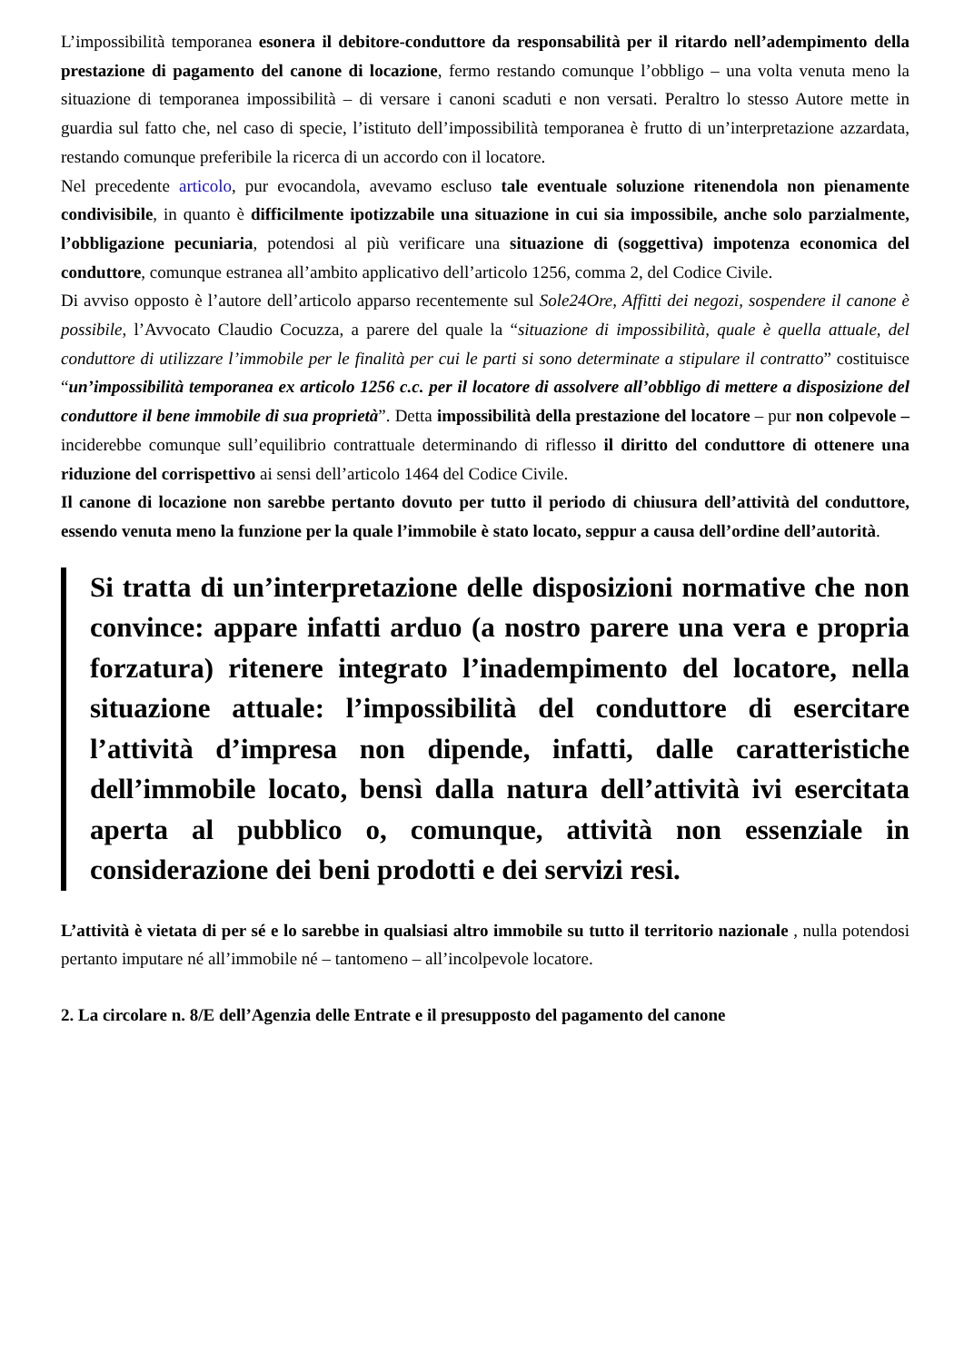L’impossibilità temporanea esonera il debitore-conduttore da responsabilità per il ritardo nell’adempimento della prestazione di pagamento del canone di locazione, fermo restando comunque l’obbligo – una volta venuta meno la situazione di temporanea impossibilità – di versare i canoni scaduti e non versati. Peraltro lo stesso Autore mette in guardia sul fatto che, nel caso di specie, l’istituto dell’impossibilità temporanea è frutto di un’interpretazione azzardata, restando comunque preferibile la ricerca di un accordo con il locatore.
Nel precedente articolo, pur evocandola, avevamo escluso tale eventuale soluzione ritenendola non pienamente condivisibile, in quanto è difficilmente ipotizzabile una situazione in cui sia impossibile, anche solo parzialmente, l’obbligazione pecuniaria, potendosi al più verificare una situazione di (soggettiva) impotenza economica del conduttore, comunque estranea all’ambito applicativo dell’articolo 1256, comma 2, del Codice Civile.
Di avviso opposto è l’autore dell’articolo apparso recentemente sul Sole24Ore, Affitti dei negozi, sospendere il canone è possibile, l’Avvocato Claudio Cocuzza, a parere del quale la “situazione di impossibilità, quale è quella attuale, del conduttore di utilizzare l’immobile per le finalità per cui le parti si sono determinate a stipulare il contratto” costituisce “un’impossibilità temporanea ex articolo 1256 c.c. per il locatore di assolvere all’obbligo di mettere a disposizione del conduttore il bene immobile di sua proprietà”. Detta impossibilità della prestazione del locatore – pur non colpevole – inciderebbe comunque sull’equilibrio contrattuale determinando di riflesso il diritto del conduttore di ottenere una riduzione del corrispettivo ai sensi dell’articolo 1464 del Codice Civile.
Il canone di locazione non sarebbe pertanto dovuto per tutto il periodo di chiusura dell’attività del conduttore, essendo venuta meno la funzione per la quale l’immobile è stato locato, seppur a causa dell’ordine dell’autorità.
Si tratta di un’interpretazione delle disposizioni normative che non convince: appare infatti arduo (a nostro parere una vera e propria forzatura) ritenere integrato l’inadempimento del locatore, nella situazione attuale: l’impossibilità del conduttore di esercitare l’attività d’impresa non dipende, infatti, dalle caratteristiche dell’immobile locato, bensì dalla natura dell’attività ivi esercitata aperta al pubblico o, comunque, attività non essenziale in considerazione dei beni prodotti e dei servizi resi.
L’attività è vietata di per sé e lo sarebbe in qualsiasi altro immobile su tutto il territorio nazionale , nulla potendosi pertanto imputare né all’immobile né – tantomeno – all’incolpevole locatore.
2. La circolare n. 8/E dell’Agenzia delle Entrate e il presupposto del pagamento del canone